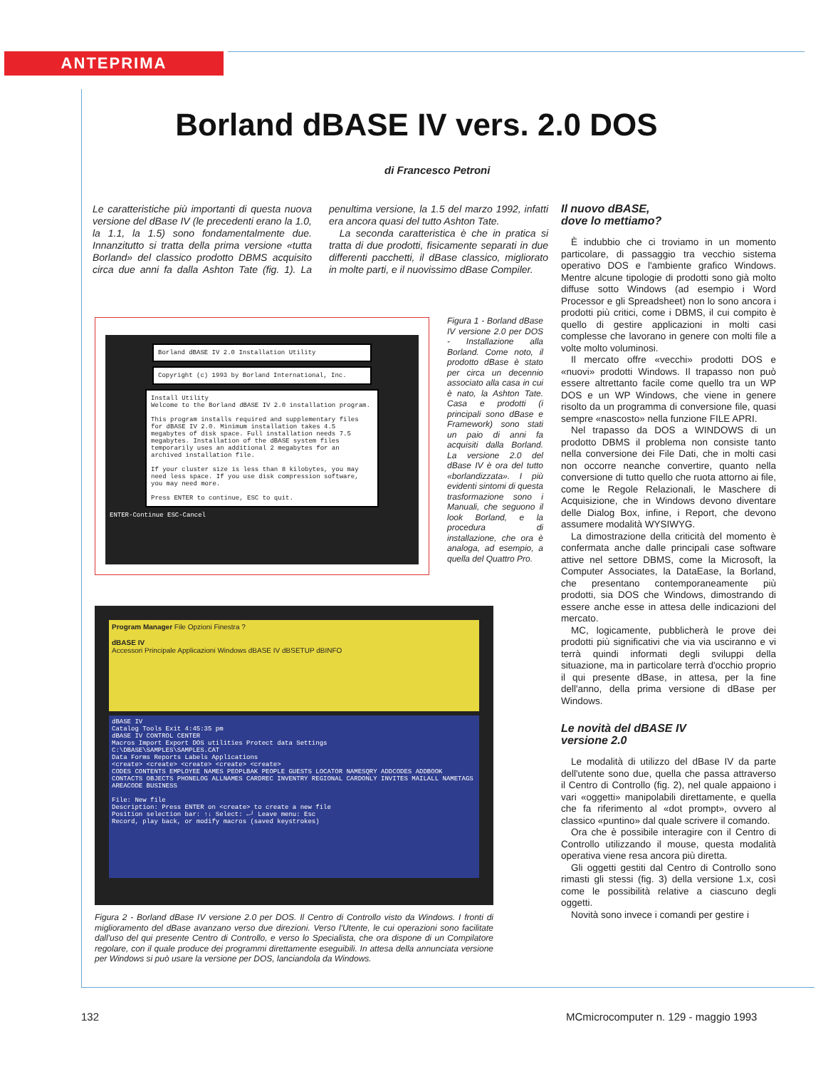ANTEPRIMA
Borland dBASE IV vers. 2.0 DOS
di Francesco Petroni
Le caratteristiche più importanti di questa nuova versione del dBase IV (le precedenti erano la 1.0, la 1.1, la 1.5) sono fondamentalmente due. Innanzitutto si tratta della prima versione «tutta Borland» del classico prodotto DBMS acquisito circa due anni fa dalla Ashton Tate (fig. 1). La penultima versione, la 1.5 del marzo 1992, infatti era ancora quasi del tutto Ashton Tate.
La seconda caratteristica è che in pratica si tratta di due prodotti, fisicamente separati in due differenti pacchetti, il dBase classico, migliorato in molte parti, e il nuovissimo dBase Compiler.
Borland dBASE IV 2.0 Installation Utility
Copyright (c) 1993 by Borland International, Inc.
Install Utility
Welcome to the Borland dBASE IV 2.0 installation program.
This program installs required and supplementary files for dBASE IV 2.0. Minimum installation takes 4.5 megabytes of disk space. Full installation needs 7.5 megabytes. Installation of the dBASE system files temporarily uses an additional 2 megabytes for an archived installation file.
If your cluster size is less than 8 kilobytes, you may need less space. If you use disk compression software, you may need more.
Press ENTER to continue, ESC to quit.
ENTER-Continue ESC-Cancel
Figura 1 - Borland dBase IV versione 2.0 per DOS - Installazione alla Borland. Come noto, il prodotto dBase è stato per circa un decennio associato alla casa in cui è nato, la Ashton Tate. Casa e prodotti (i principali sono dBase e Framework) sono stati un paio di anni fa acquisiti dalla Borland. La versione 2.0 del dBase IV è ora del tutto «borlandizzata». I più evidenti sintomi di questa trasformazione sono i Manuali, che seguono il look Borland, e la procedura di installazione, che ora è analoga, ad esempio, a quella del Quattro Pro.
Program Manager File Opzioni Finestra ?
dBASE IV
Accessori Principale Applicazioni Windows dBASE IV dBSETUP dBINFO
dBASE IV
Catalog Tools Exit 4:45:35 pm
dBASE IV CONTROL CENTER
Macros Import Export DOS utilities Protect data Settings
C:\DBASE\SAMPLES\SAMPLES.CAT
Data Forms Reports Labels Applications
<create> <create> <create> <create> <create>
CODES CONTENTS EMPLOYEE NAMES PEOPLBAK PEOPLE GUESTS LOCATOR NAMESQRY ADDCODES ADDBOOK CONTACTS OBJECTS PHONELOG ALLNAMES CARDREC INVENTRY REGIONAL CARDONLY INVITES MAILALL NAMETAGS AREACODE BUSINESS
File: New file
Description: Press ENTER on <create> to create a new file
Position selection bar: ↑↓ Select: ←┘ Leave menu: Esc
Record, play back, or modify macros (saved keystrokes)
Figura 2 - Borland dBase IV versione 2.0 per DOS. Il Centro di Controllo visto da Windows. I fronti di miglioramento del dBase avanzano verso due direzioni. Verso l'Utente, le cui operazioni sono facilitate dall'uso del qui presente Centro di Controllo, e verso lo Specialista, che ora dispone di un Compilatore regolare, con il quale produce dei programmi direttamente eseguibili. In attesa della annunciata versione per Windows si può usare la versione per DOS, lanciandola da Windows.
Il nuovo dBASE,
dove lo mettiamo?
È indubbio che ci troviamo in un momento particolare, di passaggio tra vecchio sistema operativo DOS e l'ambiente grafico Windows. Mentre alcune tipologie di prodotti sono già molto diffuse sotto Windows (ad esempio i Word Processor e gli Spreadsheet) non lo sono ancora i prodotti più critici, come i DBMS, il cui compito è quello di gestire applicazioni in molti casi complesse che lavorano in genere con molti file a volte molto voluminosi.
Il mercato offre «vecchi» prodotti DOS e «nuovi» prodotti Windows. Il trapasso non può essere altrettanto facile come quello tra un WP DOS e un WP Windows, che viene in genere risolto da un programma di conversione file, quasi sempre «nascosto» nella funzione FILE APRI.
Nel trapasso da DOS a WINDOWS di un prodotto DBMS il problema non consiste tanto nella conversione dei File Dati, che in molti casi non occorre neanche convertire, quanto nella conversione di tutto quello che ruota attorno ai file, come le Regole Relazionali, le Maschere di Acquisizione, che in Windows devono diventare delle Dialog Box, infine, i Report, che devono assumere modalità WYSIWYG.
La dimostrazione della criticità del momento è confermata anche dalle principali case software attive nel settore DBMS, come la Microsoft, la Computer Associates, la DataEase, la Borland, che presentano contemporaneamente più prodotti, sia DOS che Windows, dimostrando di essere anche esse in attesa delle indicazioni del mercato.
MC, logicamente, pubblicherà le prove dei prodotti più significativi che via via usciranno e vi terrà quindi informati degli sviluppi della situazione, ma in particolare terrà d'occhio proprio il qui presente dBase, in attesa, per la fine dell'anno, della prima versione di dBase per Windows.
Le novità del dBASE IV
versione 2.0
Le modalità di utilizzo del dBase IV da parte dell'utente sono due, quella che passa attraverso il Centro di Controllo (fig. 2), nel quale appaiono i vari «oggetti» manipolabili direttamente, e quella che fa riferimento al «dot prompt», ovvero al classico «puntino» dal quale scrivere il comando.
Ora che è possibile interagire con il Centro di Controllo utilizzando il mouse, questa modalità operativa viene resa ancora più diretta.
Gli oggetti gestiti dal Centro di Controllo sono rimasti gli stessi (fig. 3) della versione 1.x, così come le possibilità relative a ciascuno degli oggetti.
Novità sono invece i comandi per gestire i
132
MCmicrocomputer n. 129 - maggio 1993